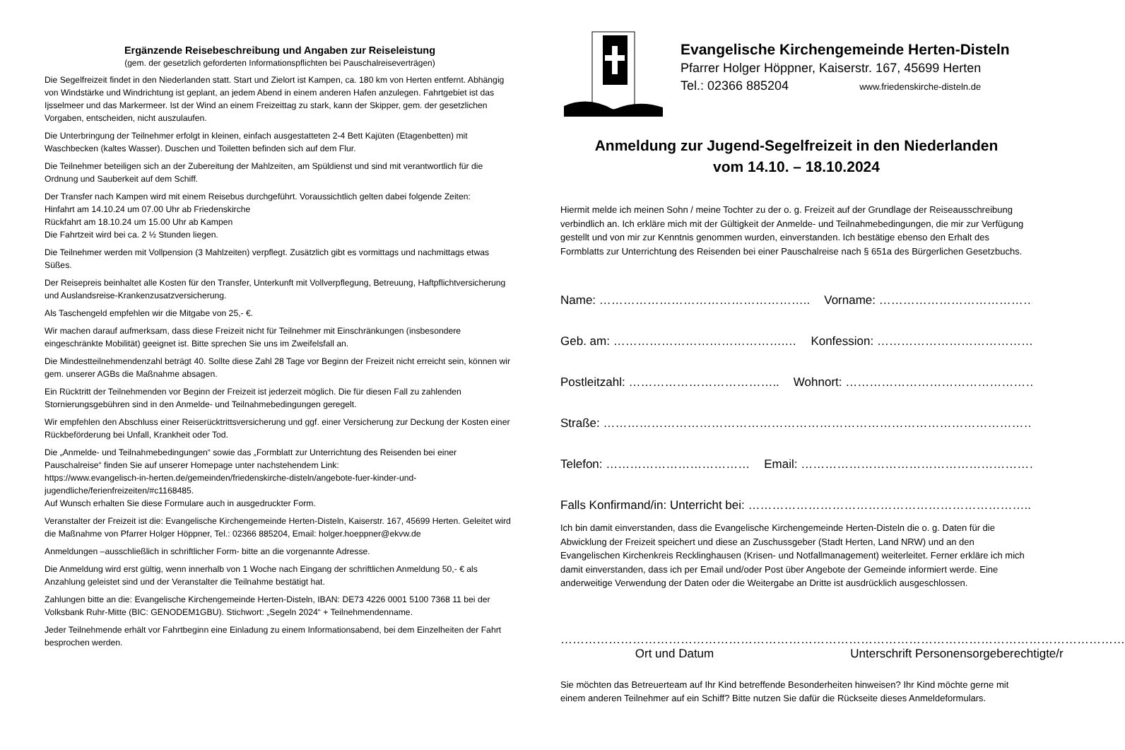Ergänzende Reisebeschreibung und Angaben zur Reiseleistung
(gem. der gesetzlich geforderten Informationspflichten bei Pauschalreiseverträgen)
Die Segelfreizeit findet in den Niederlanden statt. Start und Zielort ist Kampen, ca. 180 km von Herten entfernt. Abhängig von Windstärke und Windrichtung ist geplant, an jedem Abend in einem anderen Hafen anzulegen. Fahrtgebiet ist das Ijsselmeer und das Markermeer. Ist der Wind an einem Freizeittag zu stark, kann der Skipper, gem. der gesetzlichen Vorgaben, entscheiden, nicht auszulaufen.
Die Unterbringung der Teilnehmer erfolgt in kleinen, einfach ausgestatteten 2-4 Bett Kajüten (Etagenbetten) mit Waschbecken (kaltes Wasser). Duschen und Toiletten befinden sich auf dem Flur.
Die Teilnehmer beteiligen sich an der Zubereitung der Mahlzeiten, am Spüldienst und sind mit verantwortlich für die Ordnung und Sauberkeit auf dem Schiff.
Der Transfer nach Kampen wird mit einem Reisebus durchgeführt. Voraussichtlich gelten dabei folgende Zeiten:
Hinfahrt am 14.10.24 um 07.00 Uhr ab Friedenskirche
Rückfahrt am 18.10.24 um 15.00 Uhr ab Kampen
Die Fahrtzeit wird bei ca. 2 ½ Stunden liegen.
Die Teilnehmer werden mit Vollpension (3 Mahlzeiten) verpflegt. Zusätzlich gibt es vormittags und nachmittags etwas Süßes.
Der Reisepreis beinhaltet alle Kosten für den Transfer, Unterkunft mit Vollverpflegung, Betreuung, Haftpflichtversicherung und Auslandsreise-Krankenzusatzversicherung.
Als Taschengeld empfehlen wir die Mitgabe von 25,- €.
Wir machen darauf aufmerksam, dass diese Freizeit nicht für Teilnehmer mit Einschränkungen (insbesondere eingeschränkte Mobilität) geeignet ist. Bitte sprechen Sie uns im Zweifelsfall an.
Die Mindestteilnehmendenzahl beträgt 40. Sollte diese Zahl 28 Tage vor Beginn der Freizeit nicht erreicht sein, können wir gem. unserer AGBs die Maßnahme absagen.
Ein Rücktritt der Teilnehmenden vor Beginn der Freizeit ist jederzeit möglich. Die für diesen Fall zu zahlenden Stornierungsgebühren sind in den Anmelde- und Teilnahmebedingungen geregelt.
Wir empfehlen den Abschluss einer Reiserücktrittsversicherung und ggf. einer Versicherung zur Deckung der Kosten einer Rückbeförderung bei Unfall, Krankheit oder Tod.
Die „Anmelde- und Teilnahmebedingungen“ sowie das „Formblatt zur Unterrichtung des Reisenden bei einer Pauschalreise“ finden Sie auf unserer Homepage unter nachstehendem Link:
https://www.evangelisch-in-herten.de/gemeinden/friedenskirche-disteln/angebote-fuer-kinder-und-jugendliche/ferienfreizeiten/#c1168485.
Auf Wunsch erhalten Sie diese Formulare auch in ausgedruckter Form.
Veranstalter der Freizeit ist die: Evangelische Kirchengemeinde Herten-Disteln, Kaiserstr. 167, 45699 Herten. Geleitet wird die Maßnahme von Pfarrer Holger Höppner, Tel.: 02366 885204, Email: holger.hoeppner@ekvw.de
Anmeldungen –ausschließlich in schriftlicher Form- bitte an die vorgenannte Adresse.
Die Anmeldung wird erst gültig, wenn innerhalb von 1 Woche nach Eingang der schriftlichen Anmeldung 50,- € als Anzahlung geleistet sind und der Veranstalter die Teilnahme bestätigt hat.
Zahlungen bitte an die: Evangelische Kirchengemeinde Herten-Disteln, IBAN: DE73 4226 0001 5100 7368 11 bei der Volksbank Ruhr-Mitte (BIC: GENODEM1GBU). Stichwort: „Segeln 2024“ + Teilnehmendenname.
Jeder Teilnehmende erhält vor Fahrtbeginn eine Einladung zu einem Informationsabend, bei dem Einzelheiten der Fahrt besprochen werden.
Evangelische Kirchengemeinde Herten-Disteln
Pfarrer Holger Höppner, Kaiserstr. 167, 45699 Herten
Tel.: 02366 885204 www.friedenskirche-disteln.de
Anmeldung zur Jugend-Segelfreizeit in den Niederlanden
vom 14.10. – 18.10.2024
Hiermit melde ich meinen Sohn / meine Tochter zu der o. g. Freizeit auf der Grundlage der Reiseausschreibung verbindlich an. Ich erkläre mich mit der Gültigkeit der Anmelde- und Teilnahmebedingungen, die mir zur Verfügung gestellt und von mir zur Kenntnis genommen wurden, einverstanden. Ich bestätige ebenso den Erhalt des Formblatts zur Unterrichtung des Reisenden bei einer Pauschalreise nach § 651a des Bürgerlichen Gesetzbuchs.
Name: …………………………………………….. Vorname: ……………………………………………..
Geb. am: …………………………………….… Konfession: ……………………………………….
Postleitzahl: ……………………………….. Wohnort: ………………………………………………..
Straße: ………………………………………………………………………………………………………..
Telefon: ……………………………… Email: ………………………………………………………..
Falls Konfirmand/in: Unterricht bei: ……………………………………………………………..
Ich bin damit einverstanden, dass die Evangelische Kirchengemeinde Herten-Disteln die o. g. Daten für die Abwicklung der Freizeit speichert und diese an Zuschussgeber (Stadt Herten, Land NRW) und an den Evangelischen Kirchenkreis Recklinghausen (Krisen- und Notfallmanagement) weiterleitet. Ferner erkläre ich mich damit einverstanden, dass ich per Email und/oder Post über Angebote der Gemeinde informiert werde. Eine anderweitige Verwendung der Daten oder die Weitergabe an Dritte ist ausdrücklich ausgeschlossen.
…………………………………………………
Ort und Datum
…………………………………………………………………………
Unterschrift Personensorgeberechtigte/r
Sie möchten das Betreuerteam auf Ihr Kind betreffende Besonderheiten hinweisen? Ihr Kind möchte gerne mit einem anderen Teilnehmer auf ein Schiff? Bitte nutzen Sie dafür die Rückseite dieses Anmeldeformulars.